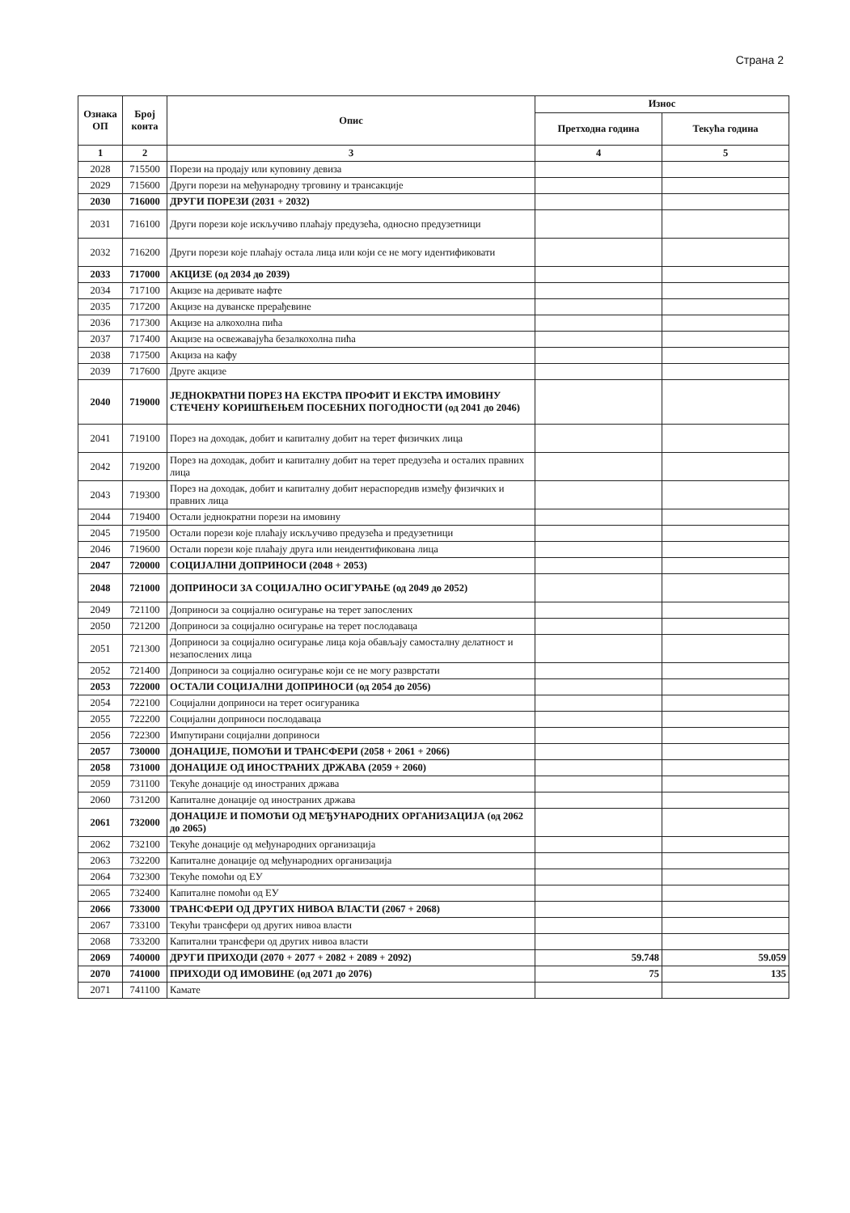Страна 2
| Ознака ОП | Број конта | Опис | Износ | |
| --- | --- | --- | --- | --- |
| | | | Претходна година | Текућа година |
| 1 | 2 | 3 | 4 | 5 |
| 2028 | 715500 | Порези на продају или куповину девиза | | |
| 2029 | 715600 | Други порези на међународну трговину и трансакције | | |
| 2030 | 716000 | ДРУГИ ПОРЕЗИ (2031 + 2032) | | |
| 2031 | 716100 | Други порези које искључиво плаћају предузећа, односно предузетници | | |
| 2032 | 716200 | Други порези које плаћају остала лица или који се не могу идентификовати | | |
| 2033 | 717000 | АКЦИЗЕ (од 2034 до 2039) | | |
| 2034 | 717100 | Акцизе на деривате нафте | | |
| 2035 | 717200 | Акцизе на дуванске прерађевине | | |
| 2036 | 717300 | Акцизе на алкохолна пића | | |
| 2037 | 717400 | Акцизе на освежавајућа безалкохолна пића | | |
| 2038 | 717500 | Акциза на кафу | | |
| 2039 | 717600 | Друге акцизе | | |
| 2040 | 719000 | ЈЕДНОКРАТНИ ПОРЕЗ НА ЕКСТРА ПРОФИТ И ЕКСТРА ИМОВИНУ СТЕЧЕНУ КОРИШЋЕЊЕМ ПОСЕБНИХ ПОГОДНОСТИ (од 2041 до 2046) | | |
| 2041 | 719100 | Порез на доходак, добит и капиталну добит на терет физичких лица | | |
| 2042 | 719200 | Порез на доходак, добит и капиталну добит на терет предузећа и осталих правних лица | | |
| 2043 | 719300 | Порез на доходак, добит и капиталну добит нераспоредив између физичких и правних лица | | |
| 2044 | 719400 | Остали једнократни порези на имовину | | |
| 2045 | 719500 | Остали порези које плаћају искључиво предузећа и предузетници | | |
| 2046 | 719600 | Остали порези које плаћају друга или неидентификована лица | | |
| 2047 | 720000 | СОЦИЈАЛНИ ДОПРИНОСИ (2048 + 2053) | | |
| 2048 | 721000 | ДОПРИНОСИ ЗА СОЦИЈАЛНО ОСИГУРАЊЕ (од 2049 до 2052) | | |
| 2049 | 721100 | Доприноси за социјално осигурање на терет запослених | | |
| 2050 | 721200 | Доприноси за социјално осигурање на терет послодаваца | | |
| 2051 | 721300 | Доприноси за социјално осигурање лица која обављају самосталну делатност и незапослених лица | | |
| 2052 | 721400 | Доприноси за социјално осигурање који се не могу разврстати | | |
| 2053 | 722000 | ОСТАЛИ СОЦИЈАЛНИ ДОПРИНОСИ (од 2054 до 2056) | | |
| 2054 | 722100 | Социјални доприноси на терет осигураника | | |
| 2055 | 722200 | Социјални доприноси послодаваца | | |
| 2056 | 722300 | Импутирани социјални доприноси | | |
| 2057 | 730000 | ДОНАЦИЈЕ, ПОМОЋИ И ТРАНСФЕРИ (2058 + 2061 + 2066) | | |
| 2058 | 731000 | ДОНАЦИЈЕ ОД ИНОСТРАНИХ ДРЖАВА (2059 + 2060) | | |
| 2059 | 731100 | Текуће донације од иностраних држава | | |
| 2060 | 731200 | Капиталне донације од иностраних држава | | |
| 2061 | 732000 | ДОНАЦИЈЕ И ПОМОЋИ ОД МЕЂУНАРОДНИХ ОРГАНИЗАЦИЈА (од 2062 до 2065) | | |
| 2062 | 732100 | Текуће донације од међународних организација | | |
| 2063 | 732200 | Капиталне донације од међународних организација | | |
| 2064 | 732300 | Текуће помоћи од ЕУ | | |
| 2065 | 732400 | Капиталне помоћи од ЕУ | | |
| 2066 | 733000 | ТРАНСФЕРИ ОД ДРУГИХ НИВОА ВЛАСТИ (2067 + 2068) | | |
| 2067 | 733100 | Текући трансфери од других нивоа власти | | |
| 2068 | 733200 | Капитални трансфери од других нивоа власти | | |
| 2069 | 740000 | ДРУГИ ПРИХОДИ (2070 + 2077 + 2082 + 2089 + 2092) | 59.748 | 59.059 |
| 2070 | 741000 | ПРИХОДИ ОД ИМОВИНЕ (од 2071 до 2076) | 75 | 135 |
| 2071 | 741100 | Камате | | |